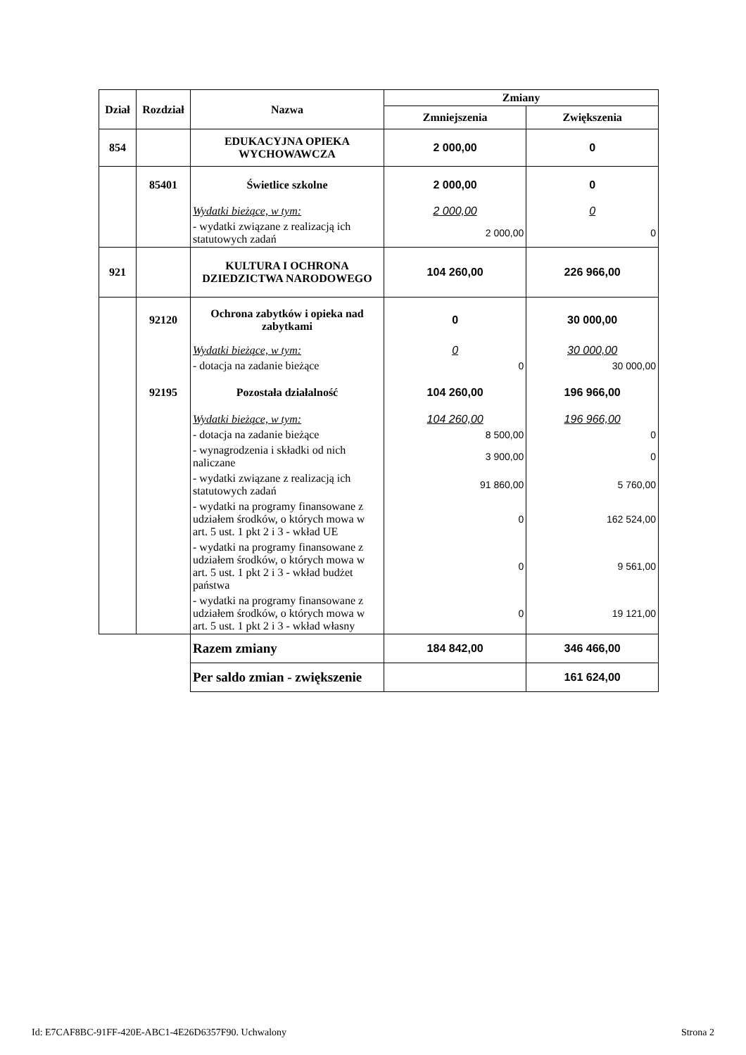| Dział | Rozdział | Nazwa | Zmiany | |
| --- | --- | --- | --- | --- |
| | | | Zmniejszenia | Zwiększenia |
| 854 | | EDUKACYJNA OPIEKA WYCHOWAWCZA | 2 000,00 | 0 |
| | 85401 | Świetlice szkolne | 2 000,00 | 0 |
| | | Wydatki bieżące, w tym: | 2 000,00 | 0 |
| | | - wydatki związane z realizacją ich statutowych zadań | 2 000,00 | 0 |
| 921 | | KULTURA I OCHRONA DZIEDZICTWA NARODOWEGO | 104 260,00 | 226 966,00 |
| | 92120 | Ochrona zabytków i opieka nad zabytkami | 0 | 30 000,00 |
| | | Wydatki bieżące, w tym: | 0 | 30 000,00 |
| | | - dotacja na zadanie bieżące | 0 | 30 000,00 |
| | 92195 | Pozostała działalność | 104 260,00 | 196 966,00 |
| | | Wydatki bieżące, w tym: | 104 260,00 | 196 966,00 |
| | | - dotacja na zadanie bieżące | 8 500,00 | 0 |
| | | - wynagrodzenia i składki od nich naliczane | 3 900,00 | 0 |
| | | - wydatki związane z realizacją ich statutowych zadań | 91 860,00 | 5 760,00 |
| | | - wydatki na programy finansowane z udziałem środków, o których mowa w art. 5 ust. 1 pkt 2 i 3 - wkład UE | 0 | 162 524,00 |
| | | - wydatki na programy finansowane z udziałem środków, o których mowa w art. 5 ust. 1 pkt 2 i 3 - wkład budżet państwa | 0 | 9 561,00 |
| | | - wydatki na programy finansowane z udziałem środków, o których mowa w art. 5 ust. 1 pkt 2 i 3 - wkład własny | 0 | 19 121,00 |
| | | Razem zmiany | 184 842,00 | 346 466,00 |
| | | Per saldo zmian - zwiększenie | | 161 624,00 |
Id: E7CAF8BC-91FF-420E-ABC1-4E26D6357F90. Uchwalony Strona 2